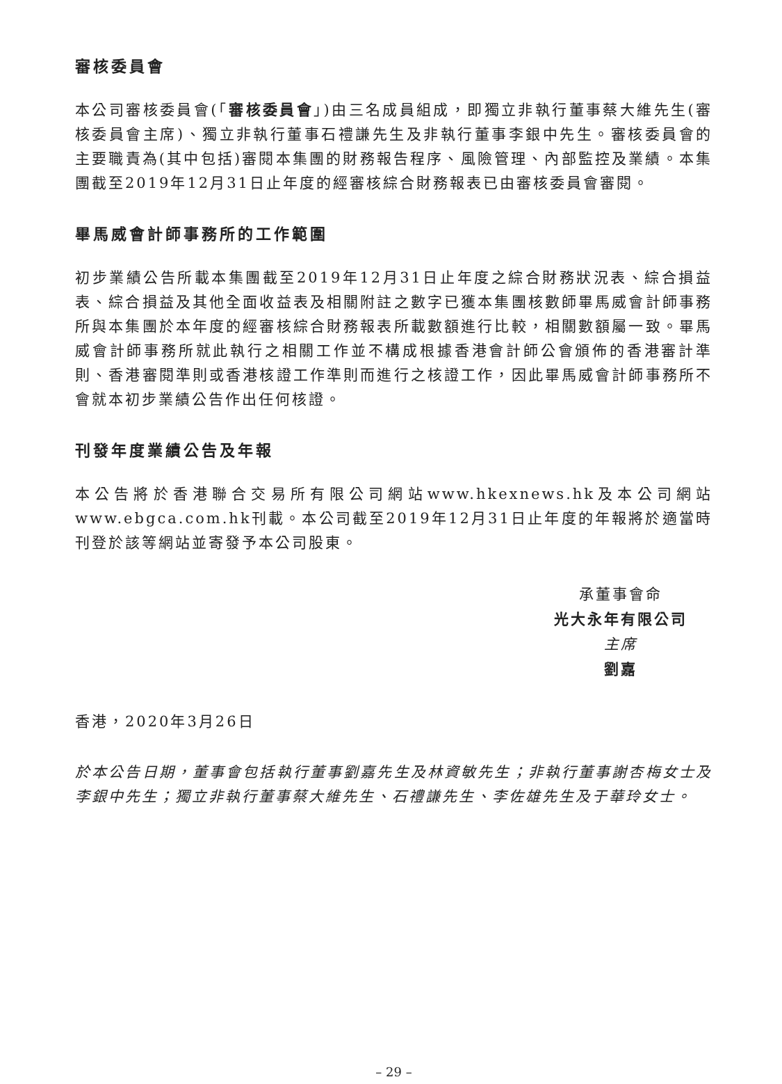審核委員會
本公司審核委員會(「審核委員會」)由三名成員組成，即獨立非執行董事蔡大維先生(審核委員會主席)、獨立非執行董事石禮謙先生及非執行董事李銀中先生。審核委員會的主要職責為(其中包括)審閱本集團的財務報告程序、風險管理、內部監控及業績。本集團截至2019年12月31日止年度的經審核綜合財務報表已由審核委員會審閱。
畢馬威會計師事務所的工作範圍
初步業績公告所載本集團截至2019年12月31日止年度之綜合財務狀況表、綜合損益表、綜合損益及其他全面收益表及相關附註之數字已獲本集團核數師畢馬威會計師事務所與本集團於本年度的經審核綜合財務報表所載數額進行比較，相關數額屬一致。畢馬威會計師事務所就此執行之相關工作並不構成根據香港會計師公會頒佈的香港審計準則、香港審閱準則或香港核證工作準則而進行之核證工作，因此畢馬威會計師事務所不會就本初步業績公告作出任何核證。
刊發年度業績公告及年報
本公告將於香港聯合交易所有限公司網站www.hkexnews.hk及本公司網站www.ebgca.com.hk刊載。本公司截至2019年12月31日止年度的年報將於適當時刊登於該等網站並寄發予本公司股東。
承董事會命
光大永年有限公司
主席
劉嘉
香港，2020年3月26日
於本公告日期，董事會包括執行董事劉嘉先生及林資敏先生；非執行董事謝杏梅女士及李銀中先生；獨立非執行董事蔡大維先生、石禮謙先生、李佐雄先生及于華玲女士。
– 29 –